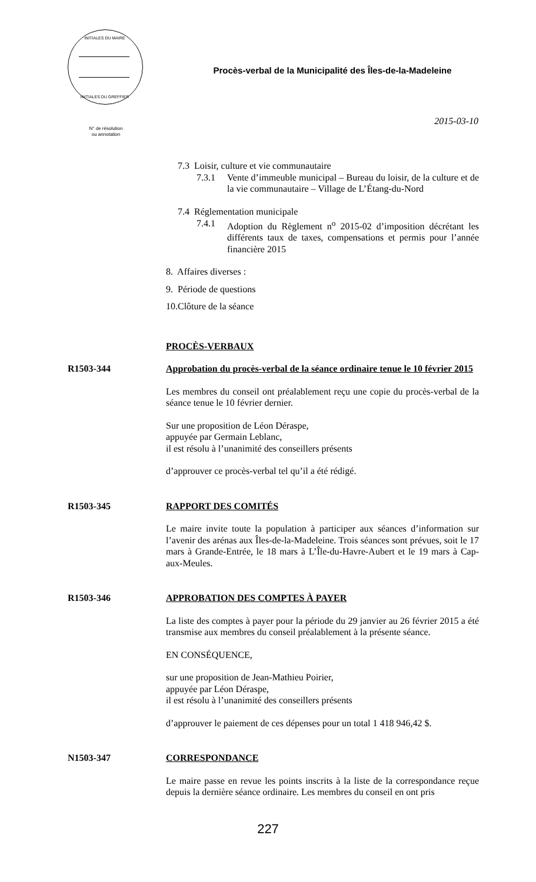INITIALES DU MAIRE
INITIALES DU GREFFIER
Procès-verbal de la Municipalité des Îles-de-la-Madeleine
2015-03-10
N° de résolution
ou annotation
7.3 Loisir, culture et vie communautaire
7.3.1 Vente d’immeuble municipal – Bureau du loisir, de la culture et de la vie communautaire – Village de L’Étang-du-Nord
7.4 Réglementation municipale
7.4.1 Adoption du Règlement n<sup>o</sup> 2015-02 d’imposition décrétant les différents taux de taxes, compensations et permis pour l’année financière 2015
8. Affaires diverses :
9. Période de questions
10.Clôture de la séance
PROCÈS-VERBAUX
R1503-344 Approbation du procès-verbal de la séance ordinaire tenue le 10 février 2015
Les membres du conseil ont préalablement reçu une copie du procès-verbal de la séance tenue le 10 février dernier.
Sur une proposition de Léon Déraspe,
appuyée par Germain Leblanc,
il est résolu à l’unanimité des conseillers présents
d’approuver ce procès-verbal tel qu’il a été rédigé.
R1503-345 RAPPORT DES COMITÉS
Le maire invite toute la population à participer aux séances d’information sur l’avenir des arénas aux Îles-de-la-Madeleine. Trois séances sont prévues, soit le 17 mars à Grande-Entrée, le 18 mars à L’Île-du-Havre-Aubert et le 19 mars à Cap-aux-Meules.
R1503-346 APPROBATION DES COMPTES À PAYER
La liste des comptes à payer pour la période du 29 janvier au 26 février 2015 a été transmise aux membres du conseil préalablement à la présente séance.
EN CONSÉQUENCE,
sur une proposition de Jean-Mathieu Poirier,
appuyée par Léon Déraspe,
il est résolu à l’unanimité des conseillers présents
d’approuver le paiement de ces dépenses pour un total 1 418 946,42 $.
N1503-347 CORRESPONDANCE
Le maire passe en revue les points inscrits à la liste de la correspondance reçue depuis la dernière séance ordinaire. Les membres du conseil en ont pris
227